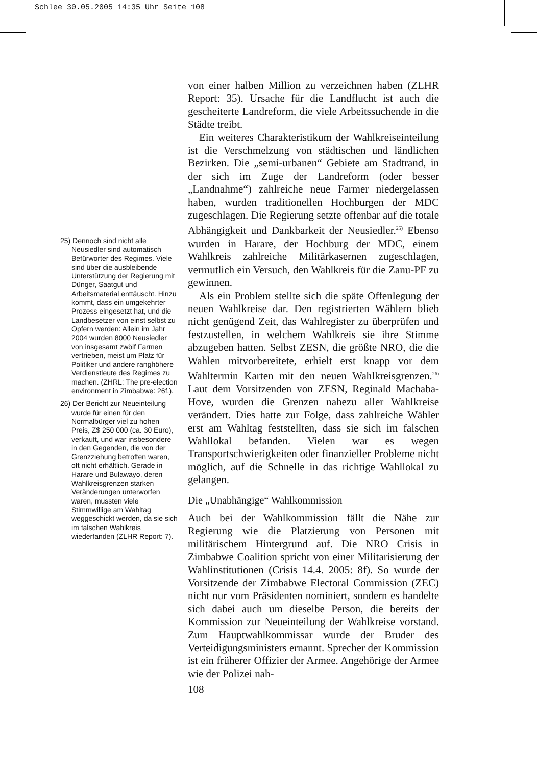Schlee 30.05.2005 14:35 Uhr Seite 108
25) Dennoch sind nicht alle Neusiedler sind automatisch Befürworter des Regimes. Viele sind über die ausbleibende Unterstützung der Regierung mit Dünger, Saatgut und Arbeitsmaterial enttäuscht. Hinzu kommt, dass ein umgekehrter Prozess eingesetzt hat, und die Landbesetzer von einst selbst zu Opfern werden: Allein im Jahr 2004 wurden 8000 Neusiedler von insgesamt zwölf Farmen vertrieben, meist um Platz für Politiker und andere ranghöhere Verdienstleute des Regimes zu machen. (ZHRL: The pre-election environment in Zimbabwe: 26f.).
26) Der Bericht zur Neueinteilung wurde für einen für den Normalbürger viel zu hohen Preis, Z$ 250 000 (ca. 30 Euro), verkauft, und war insbesondere in den Gegenden, die von der Grenzziehung betroffen waren, oft nicht erhältlich. Gerade in Harare und Bulawayo, deren Wahlkreisgrenzen starken Veränderungen unterworfen waren, mussten viele Stimmwillige am Wahltag weggeschickt werden, da sie sich im falschen Wahlkreis wiederfanden (ZLHR Report: 7).
von einer halben Million zu verzeichnen haben (ZLHR Report: 35). Ursache für die Landflucht ist auch die gescheiterte Landreform, die viele Arbeitssuchende in die Städte treibt.
Ein weiteres Charakteristikum der Wahlkreiseinteilung ist die Verschmelzung von städtischen und ländlichen Bezirken. Die „semi-urbanen“ Gebiete am Stadtrand, in der sich im Zuge der Landreform (oder besser „Landnahme“) zahlreiche neue Farmer niedergelassen haben, wurden traditionellen Hochburgen der MDC zugeschlagen. Die Regierung setzte offenbar auf die totale Abhängigkeit und Dankbarkeit der Neusiedler.<sup>25)</sup> Ebenso wurden in Harare, der Hochburg der MDC, einem Wahlkreis zahlreiche Militärkasernen zugeschlagen, vermutlich ein Versuch, den Wahlkreis für die Zanu-PF zu gewinnen.
Als ein Problem stellte sich die späte Offenlegung der neuen Wahlkreise dar. Den registrierten Wählern blieb nicht genügend Zeit, das Wahlregister zu überprüfen und festzustellen, in welchem Wahlkreis sie ihre Stimme abzugeben hatten. Selbst ZESN, die größte NRO, die die Wahlen mitvorbereitete, erhielt erst knapp vor dem Wahltermin Karten mit den neuen Wahlkreisgrenzen.<sup>26)</sup> Laut dem Vorsitzenden von ZESN, Reginald Machaba-Hove, wurden die Grenzen nahezu aller Wahlkreise verändert. Dies hatte zur Folge, dass zahlreiche Wähler erst am Wahltag feststellten, dass sie sich im falschen Wahllokal befanden. Vielen war es wegen Transportschwierigkeiten oder finanzieller Probleme nicht möglich, auf die Schnelle in das richtige Wahllokal zu gelangen.
Die „Unabhängige“ Wahlkommission
Auch bei der Wahlkommission fällt die Nähe zur Regierung wie die Platzierung von Personen mit militärischem Hintergrund auf. Die NRO Crisis in Zimbabwe Coalition spricht von einer Militarisierung der Wahlinstitutionen (Crisis 14.4. 2005: 8f). So wurde der Vorsitzende der Zimbabwe Electoral Commission (ZEC) nicht nur vom Präsidenten nominiert, sondern es handelte sich dabei auch um dieselbe Person, die bereits der Kommission zur Neueinteilung der Wahlkreise vorstand. Zum Hauptwahlkommissar wurde der Bruder des Verteidigungsministers ernannt. Sprecher der Kommission ist ein früherer Offizier der Armee. Angehörige der Armee wie der Polizei nah-
108